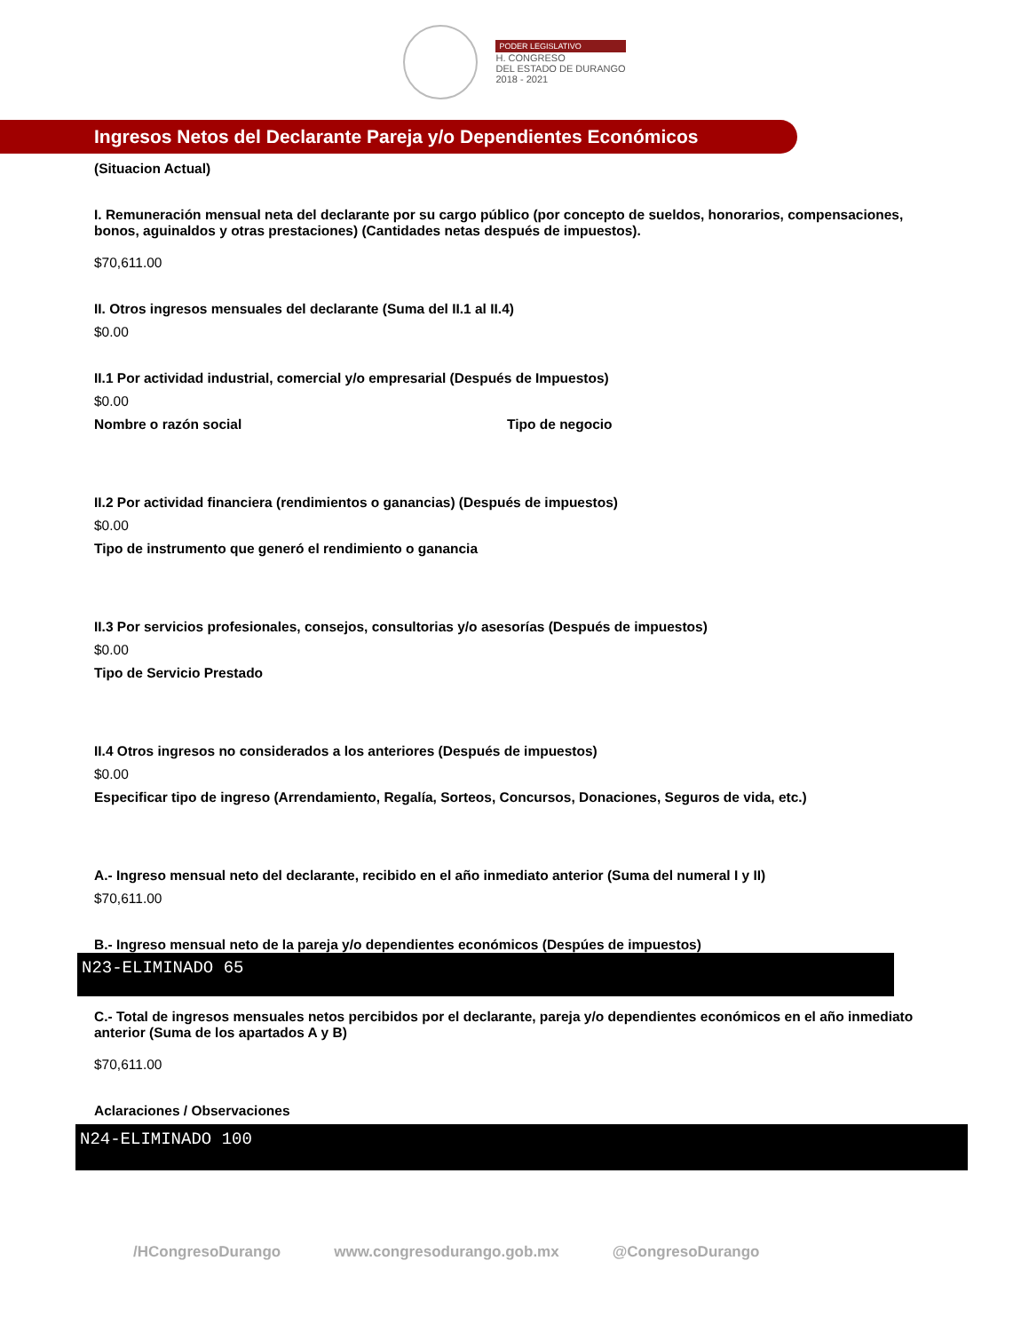PODER LEGISLATIVO
H. CONGRESO
DEL ESTADO DE DURANGO
2018 - 2021
Ingresos Netos del Declarante Pareja y/o Dependientes Económicos
(Situacion Actual)
I. Remuneración mensual neta del declarante por su cargo público (por concepto de sueldos, honorarios, compensaciones, bonos, aguinaldos y otras prestaciones) (Cantidades netas después de impuestos).
$70,611.00
II. Otros ingresos mensuales del declarante (Suma del II.1 al II.4)
$0.00
II.1 Por actividad industrial, comercial y/o empresarial (Después de Impuestos)
$0.00
Nombre o razón social Tipo de negocio
II.2 Por actividad financiera (rendimientos o ganancias) (Después de impuestos)
$0.00
Tipo de instrumento que generó el rendimiento o ganancia
II.3 Por servicios profesionales, consejos, consultorias y/o asesorías (Después de impuestos)
$0.00
Tipo de Servicio Prestado
II.4 Otros ingresos no considerados a los anteriores (Después de impuestos)
$0.00
Especificar tipo de ingreso (Arrendamiento, Regalía, Sorteos, Concursos, Donaciones, Seguros de vida, etc.)
A.- Ingreso mensual neto del declarante, recibido en el año inmediato anterior (Suma del numeral I y II)
$70,611.00
B.- Ingreso mensual neto de la pareja y/o dependientes económicos (Despúes de impuestos)
N23-ELIMINADO 65
C.- Total de ingresos mensuales netos percibidos por el declarante, pareja y/o dependientes económicos en el año inmediato anterior (Suma de los apartados A y B)
$70,611.00
Aclaraciones / Observaciones
N24-ELIMINADO 100
/HCongresoDurango www.congresodurango.gob.mx @CongresoDurango